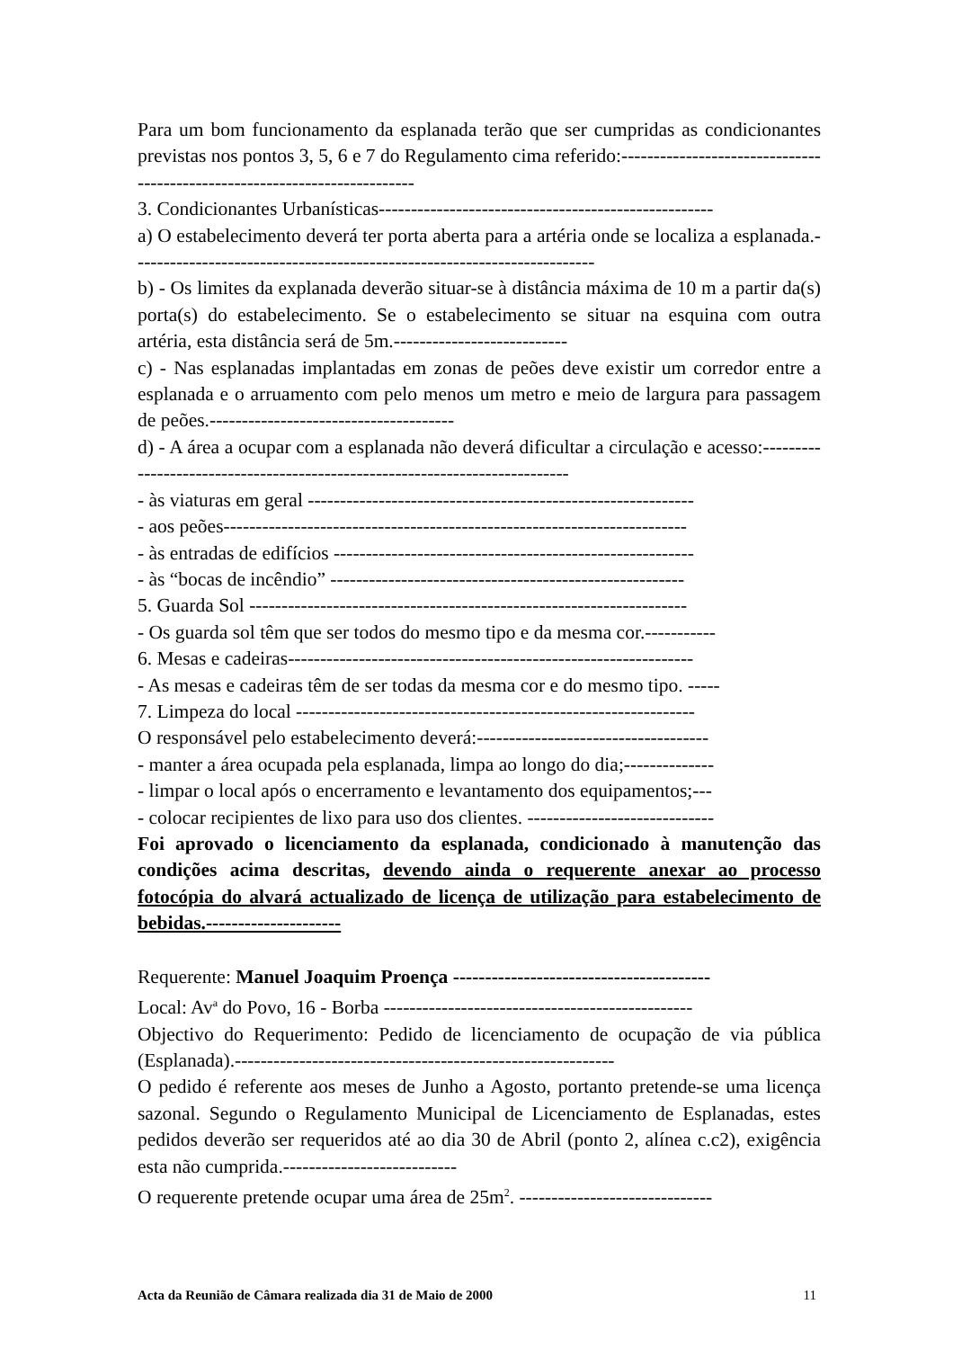Para um bom funcionamento da esplanada terão que ser cumpridas as condicionantes previstas nos pontos 3, 5, 6 e 7 do Regulamento cima referido:--------------------------------------------------------------------------
3. Condicionantes Urbanísticas----------------------------------------------------
a) O estabelecimento deverá ter porta aberta para a artéria onde se localiza a esplanada.------------------------------------------------------------------------
b) - Os limites da explanada deverão situar-se à distância máxima de 10 m a partir da(s) porta(s) do estabelecimento. Se o estabelecimento se situar na esquina com outra artéria, esta distância será de 5m.---------------------------
c) - Nas esplanadas implantadas em zonas de peões deve existir um corredor entre a esplanada e o arruamento com pelo menos um metro e meio de largura para passagem de peões.--------------------------------------
d) - A área a ocupar com a esplanada não deverá dificultar a circulação e acesso:----------------------------------------------------------------------------
- às viaturas em geral ------------------------------------------------------------
- aos peões------------------------------------------------------------------------
- às entradas de edifícios --------------------------------------------------------
- às “bocas de incêndio” -------------------------------------------------------
5. Guarda Sol --------------------------------------------------------------------
- Os guarda sol têm que ser todos do mesmo tipo e da mesma cor.-----------
6. Mesas e cadeiras---------------------------------------------------------------
- As mesas e cadeiras têm de ser todas da mesma cor e do mesmo tipo. -----
7. Limpeza do local --------------------------------------------------------------
O responsável pelo estabelecimento deverá:------------------------------------
- manter a área ocupada pela esplanada, limpa ao longo do dia;--------------
- limpar o local após o encerramento e levantamento dos equipamentos;---
- colocar recipientes de lixo para uso dos clientes. -----------------------------
Foi aprovado o licenciamento da esplanada, condicionado à manutenção das condições acima descritas, devendo ainda o requerente anexar ao processo fotocópia do alvará actualizado de licença de utilização para estabelecimento de bebidas.---------------------
Requerente: Manuel Joaquim Proença ----------------------------------------
Local: Av<sup>a</sup> do Povo, 16 - Borba ------------------------------------------------
Objectivo do Requerimento: Pedido de licenciamento de ocupação de via pública (Esplanada).-----------------------------------------------------------
O pedido é referente aos meses de Junho a Agosto, portanto pretende-se uma licença sazonal. Segundo o Regulamento Municipal de Licenciamento de Esplanadas, estes pedidos deverão ser requeridos até ao dia 30 de Abril (ponto 2, alínea c.c2), exigência esta não cumprida.---------------------------
O requerente pretende ocupar uma área de 25m<sup>2</sup>. ------------------------------
Acta da Reunião de Câmara realizada dia 31 de Maio de 2000 11